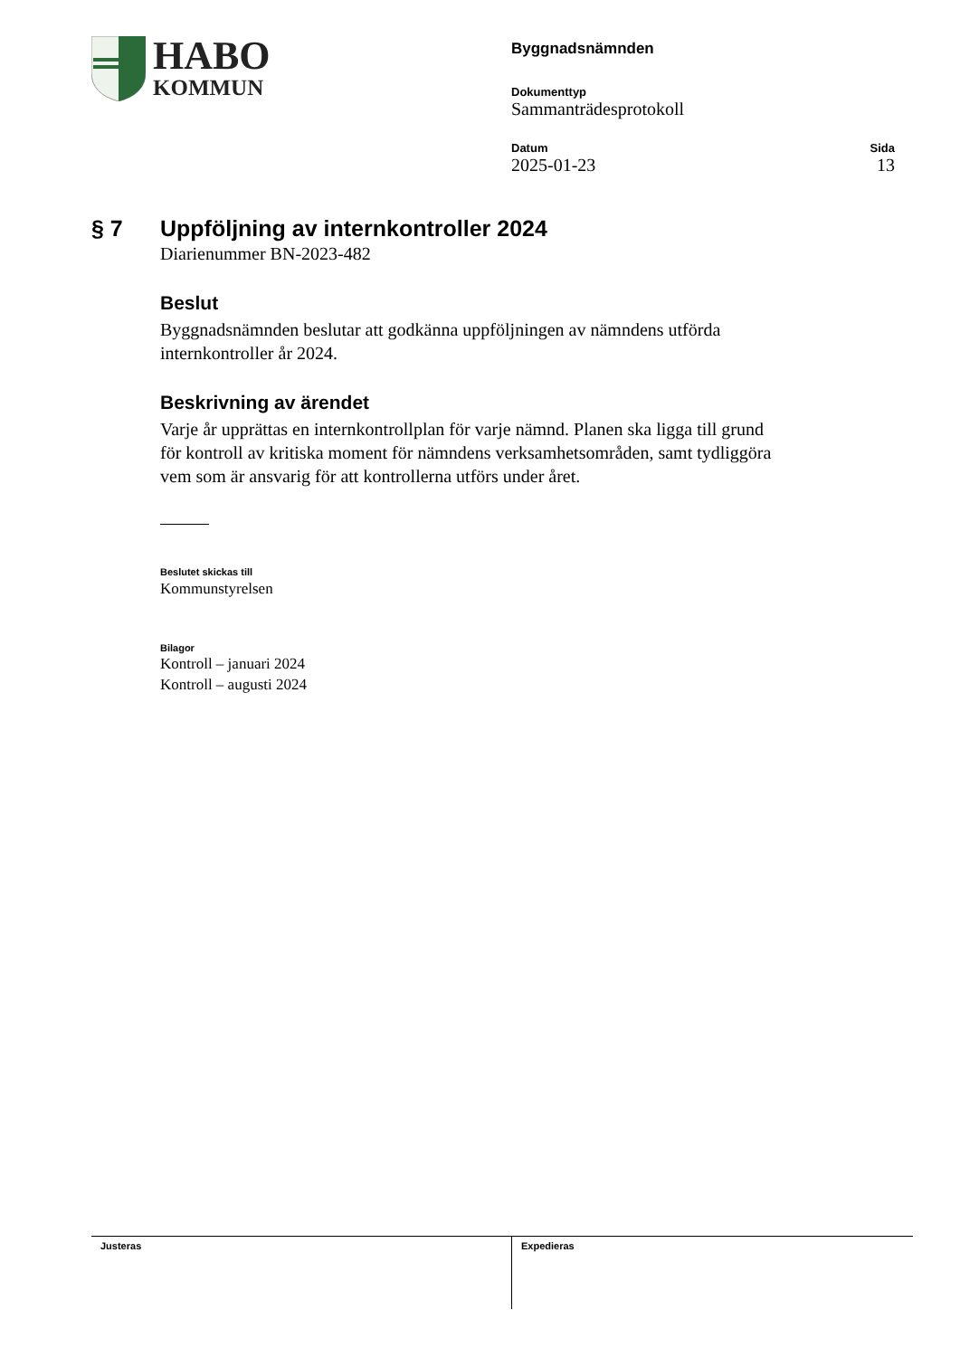HABO
KOMMUN
Byggnadsnämnden
Dokumenttyp
Sammanträdesprotokoll
Datum
2025-01-23
Sida
13
§ 7 Uppföljning av internkontroller 2024
Diarienummer BN-2023-482
Beslut
Byggnadsnämnden beslutar att godkänna uppföljningen av nämndens utförda internkontroller år 2024.
Beskrivning av ärendet
Varje år upprättas en internkontrollplan för varje nämnd. Planen ska ligga till grund för kontroll av kritiska moment för nämndens verksamhetsområden, samt tydliggöra vem som är ansvarig för att kontrollerna utförs under året.
Beslutet skickas till
Kommunstyrelsen
Bilagor
Kontroll – januari 2024
Kontroll – augusti 2024
Justeras Expedieras